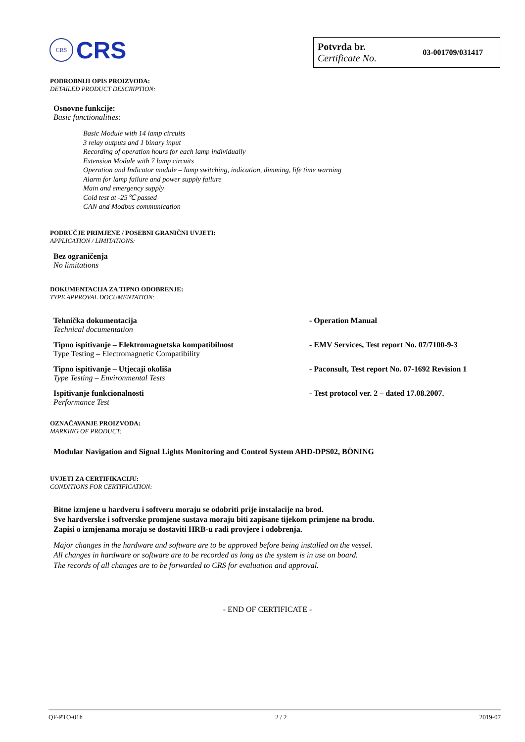CRS
CRS
Potvrda br.
Certificate No.
03-001709/031417
PODROBNIJI OPIS PROIZVODA:
DETAILED PRODUCT DESCRIPTION:
Osnovne funkcije:
Basic functionalities:
Basic Module with 14 lamp circuits
3 relay outputs and 1 binary input
Recording of operation hours for each lamp individually
Extension Module with 7 lamp circuits
Operation and Indicator module – lamp switching, indication, dimming, life time warning
Alarm for lamp failure and power supply failure
Main and emergency supply
Cold test at -25℃ passed
CAN and Modbus communication
PODRUČJE PRIMJENE / POSEBNI GRANIČNI UVJETI:
APPLICATION / LIMITATIONS:
Bez ograničenja
No limitations
DOKUMENTACIJA ZA TIPNO ODOBRENJE:
TYPE APPROVAL DOCUMENTATION:
Tehnička dokumentacija
Technical documentation
- Operation Manual
Tipno ispitivanje – Elektromagnetska kompatibilnost
Type Testing – Electromagnetic Compatibility
- EMV Services, Test report No. 07/7100-9-3
Tipno ispitivanje – Utjecaji okoliša
Type Testing – Environmental Tests
- Paconsult, Test report No. 07-1692 Revision 1
Ispitivanje funkcionalnosti
Performance Test
- Test protocol ver. 2 – dated 17.08.2007.
OZNAČAVANJE PROIZVODA:
MARKING OF PRODUCT:
Modular Navigation and Signal Lights Monitoring and Control System AHD-DPS02, BÖNING
UVJETI ZA CERTIFIKACIJU:
CONDITIONS FOR CERTIFICATION:
Bitne izmjene u hardveru i softveru moraju se odobriti prije instalacije na brod.
Sve hardverske i softverske promjene sustava moraju biti zapisane tijekom primjene na brodu.
Zapisi o izmjenama moraju se dostaviti HRB-u radi provjere i odobrenja.
Major changes in the hardware and software are to be approved before being installed on the vessel.
All changes in hardware or software are to be recorded as long as the system is in use on board.
The records of all changes are to be forwarded to CRS for evaluation and approval.
- END OF CERTIFICATE -
QF-PTO-01h 2 / 2 2019-07